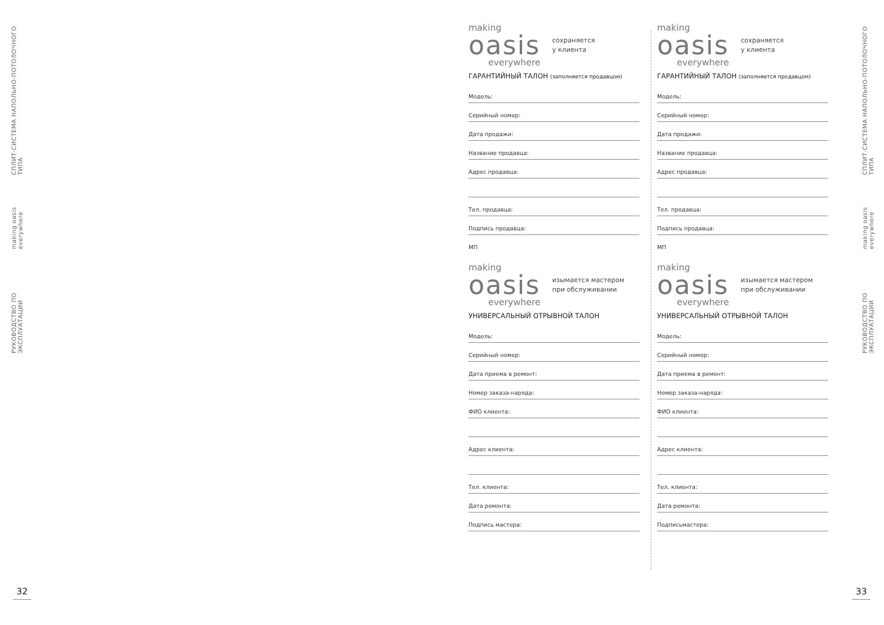РУКОВОДСТВО ПО ЭКСПЛУАТАЦИИ making oasis everywhere СПЛИТ-СИСТЕМА НАПОЛЬНО-ПОТОЛОЧНОГО ТИПА
РУКОВОДСТВО ПО ЭКСПЛУАТАЦИИ making oasis everywhere СПЛИТ-СИСТЕМА НАПОЛЬНО-ПОТОЛОЧНОГО ТИПА
making
oasis
everywhere
сохраняется
у клиента
ГАРАНТИЙНЫЙ ТАЛОН (заполняется продавцом)
Модель:
Серийный номер:
Дата продажи:
Название продавца:
Адрес продавца:
Тел. продавца:
Подпись продавца:
МП
making
oasis
everywhere
изымается мастером
при обслуживании
УНИВЕРСАЛЬНЫЙ ОТРЫВНОЙ ТАЛОН
Модель:
Серийный номер:
Дата приема в ремонт:
Номер заказа-наряда:
ФИО клиента:
Адрес клиента:
Тел. клиента:
Дата ремонта:
Подпись мастера:
making
oasis
everywhere
сохраняется
у клиента
ГАРАНТИЙНЫЙ ТАЛОН (заполняется продавцом)
Модель:
Серийный номер:
Дата продажи:
Название продавца:
Адрес продавца:
Тел. продавца:
Подпись продавца:
МП
making
oasis
everywhere
изымается мастером
при обслуживании
УНИВЕРСАЛЬНЫЙ ОТРЫВНОЙ ТАЛОН
Модель:
Серийный номер:
Дата приема в ремонт:
Номер заказа-наряда:
ФИО клиента:
Адрес клиента:
Тел. клиента:
Дата ремонта:
Подписьмастера:
32 33